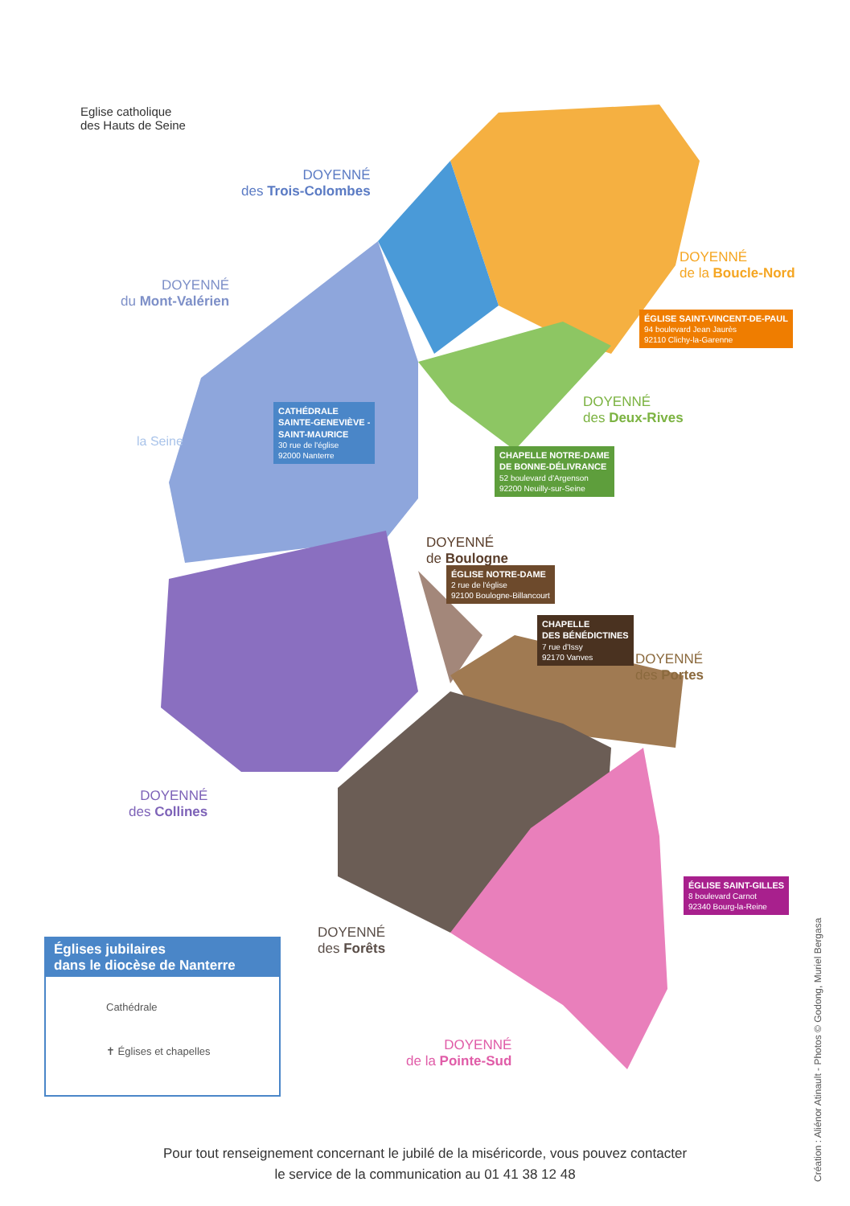Eglise catholique
des Hauts de Seine
DOYENNÉ
des Trois-Colombes
DOYENNÉ
du Mont-Valérien
DOYENNÉ
de la Boucle-Nord
DOYENNÉ
des Deux-Rives
DOYENNÉ
de Boulogne
DOYENNÉ
des Portes
DOYENNÉ
des Collines
DOYENNÉ
des Forêts
DOYENNÉ
de la Pointe-Sud
la Seine
ÉGLISE SAINT-VINCENT-DE-PAUL
94 boulevard Jean Jaurès
92110 Clichy-la-Garenne
CATHÉDRALE
SAINTE-GENEVIÈVE -
SAINT-MAURICE
30 rue de l'église
92000 Nanterre
CHAPELLE NOTRE-DAME
DE BONNE-DÉLIVRANCE
52 boulevard d'Argenson
92200 Neuilly-sur-Seine
ÉGLISE NOTRE-DAME
2 rue de l'église
92100 Boulogne-Billancourt
CHAPELLE
DES BÉNÉDICTINES
7 rue d'Issy
92170 Vanves
ÉGLISE SAINT-GILLES
8 boulevard Carnot
92340 Bourg-la-Reine
Églises jubilaires
dans le diocèse de Nanterre
Cathédrale
✝ Églises et chapelles
Pour tout renseignement concernant le jubilé de la miséricorde, vous pouvez contacter
le service de la communication au 01 41 38 12 48
Création : Aliénor Atinault - Photos © Godong, Muriel Bergasa